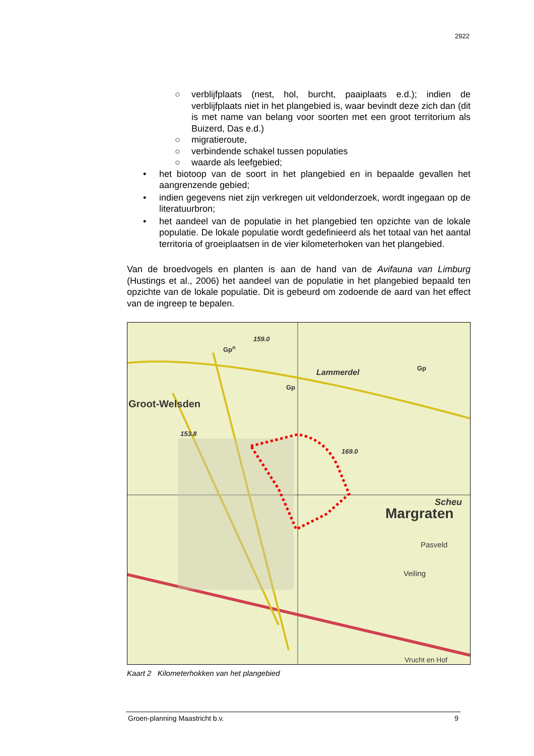2922
○ verblijfplaats (nest, hol, burcht, paaiplaats e.d.); indien de verblijfplaats niet in het plangebied is, waar bevindt deze zich dan (dit is met name van belang voor soorten met een groot territorium als Buizerd, Das e.d.)
○ migratieroute,
○ verbindende schakel tussen populaties
○ waarde als leefgebied;
• het biotoop van de soort in het plangebied en in bepaalde gevallen het aangrenzende gebied;
• indien gegevens niet zijn verkregen uit veldonderzoek, wordt ingegaan op de literatuurbron;
• het aandeel van de populatie in het plangebied ten opzichte van de lokale populatie. De lokale populatie wordt gedefinieerd als het totaal van het aantal territoria of groeiplaatsen in de vier kilometerhoken van het plangebied.
Van de broedvogels en planten is aan de hand van de Avifauna van Limburg (Hustings et al., 2006) het aandeel van de populatie in het plangebied bepaald ten opzichte van de lokale populatie. Dit is gebeurd om zodoende de aard van het effect van de ingreep te bepalen.
Groot-Welsden
Margraten
Lammerdel
159.0
Gp<sup>n</sup>
Gp
Gp
153.8
169.0
Scheu
Pasveld
Veiling
Vrucht en Hof
Kaart 2 Kilometerhokken van het plangebied
Groen-planning Maastricht b.v. 9